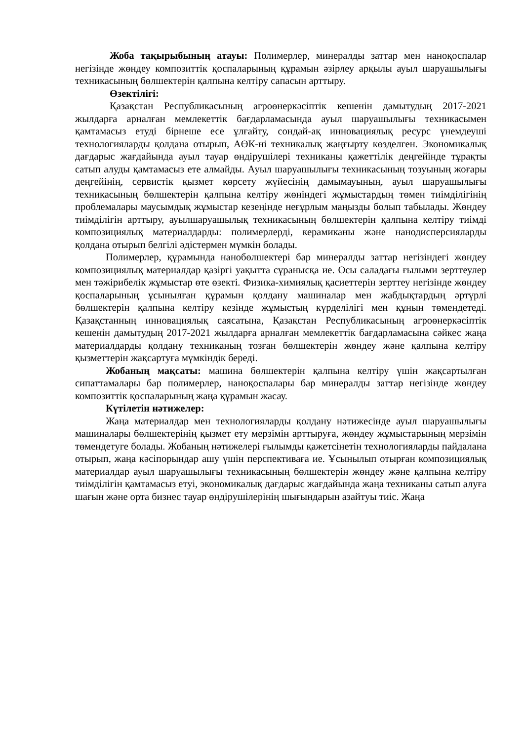Жоба тақырыбының атауы: Полимерлер, минералды заттар мен наноқоспалар негізінде жөндеу композиттік қоспаларының құрамын әзірлеу арқылы ауыл шаруашылығы техникасының бөлшектерін қалпына келтіру сапасын арттыру.
Өзектілігі:
Қазақстан Республикасының агроөнеркәсіптік кешенін дамытудың 2017-2021 жылдарға арналған мемлекеттік бағдарламасында ауыл шаруашылығы техникасымен қамтамасыз етуді бірнеше есе ұлғайту, сондай-ақ инновациялық ресурс үнемдеуші технологияларды қолдана отырып, АӨК-ні техникалық жаңғырту көзделген. Экономикалық дағдарыс жағдайында ауыл тауар өндірушілері техниканы қажеттілік деңгейінде тұрақты сатып алуды қамтамасыз ете алмайды. Ауыл шаруашылығы техникасының тозуының жоғары деңгейінің, сервистік қызмет көрсету жүйесінің дамымауының, ауыл шаруашылығы техникасының бөлшектерін қалпына келтіру жөніндегі жұмыстардың төмен тиімділігінің проблемалары маусымдық жұмыстар кезеңінде неғұрлым маңызды болып табылады. Жөндеу тиімділігін арттыру, ауылшаруашылық техникасының бөлшектерін қалпына келтіру тиімді композициялық материалдарды: полимерлерді, керамиканы және нанодисперсияларды қолдана отырып белгілі әдістермен мүмкін болады.
Полимерлер, құрамында нанобөлшектері бар минералды заттар негізіндегі жөндеу композициялық материалдар қазіргі уақытта сұранысқа ие. Осы саладағы ғылыми зерттеулер мен тәжірибелік жұмыстар өте өзекті. Физика-химиялық қасиеттерін зерттеу негізінде жөндеу қоспаларының ұсынылған құрамын қолдану машиналар мен жабдықтардың әртүрлі бөлшектерін қалпына келтіру кезінде жұмыстың күрделілігі мен құнын төмендетеді. Қазақстанның инновациялық саясатына, Қазақстан Республикасының агроөнеркәсіптік кешенін дамытудың 2017-2021 жылдарға арналған мемлекеттік бағдарламасына сәйкес жаңа материалдарды қолдану техниканың тозған бөлшектерін жөндеу және қалпына келтіру қызметтерін жақсартуға мүмкіндік береді.
Жобаның мақсаты: машина бөлшектерін қалпына келтіру үшін жақсартылған сипаттамалары бар полимерлер, наноқоспалары бар минералды заттар негізінде жөндеу композиттік қоспаларының жаңа құрамын жасау.
Күтілетін нәтижелер:
Жаңа материалдар мен технологияларды қолдану нәтижесінде ауыл шаруашылығы машиналары бөлшектерінің қызмет ету мерзімін арттыруға, жөндеу жұмыстарының мерзімін төмендетуге болады. Жобаның нәтижелері ғылымды қажетсінетін технологияларды пайдалана отырып, жаңа кәсіпорындар ашу үшін перспективаға ие. Ұсынылып отырған композициялық материалдар ауыл шаруашылығы техникасының бөлшектерін жөндеу және қалпына келтіру тиімділігін қамтамасыз етуі, экономикалық дағдарыс жағдайында жаңа техниканы сатып алуға шағын және орта бизнес тауар өндірушілерінің шығындарын азайтуы тиіс. Жаңа